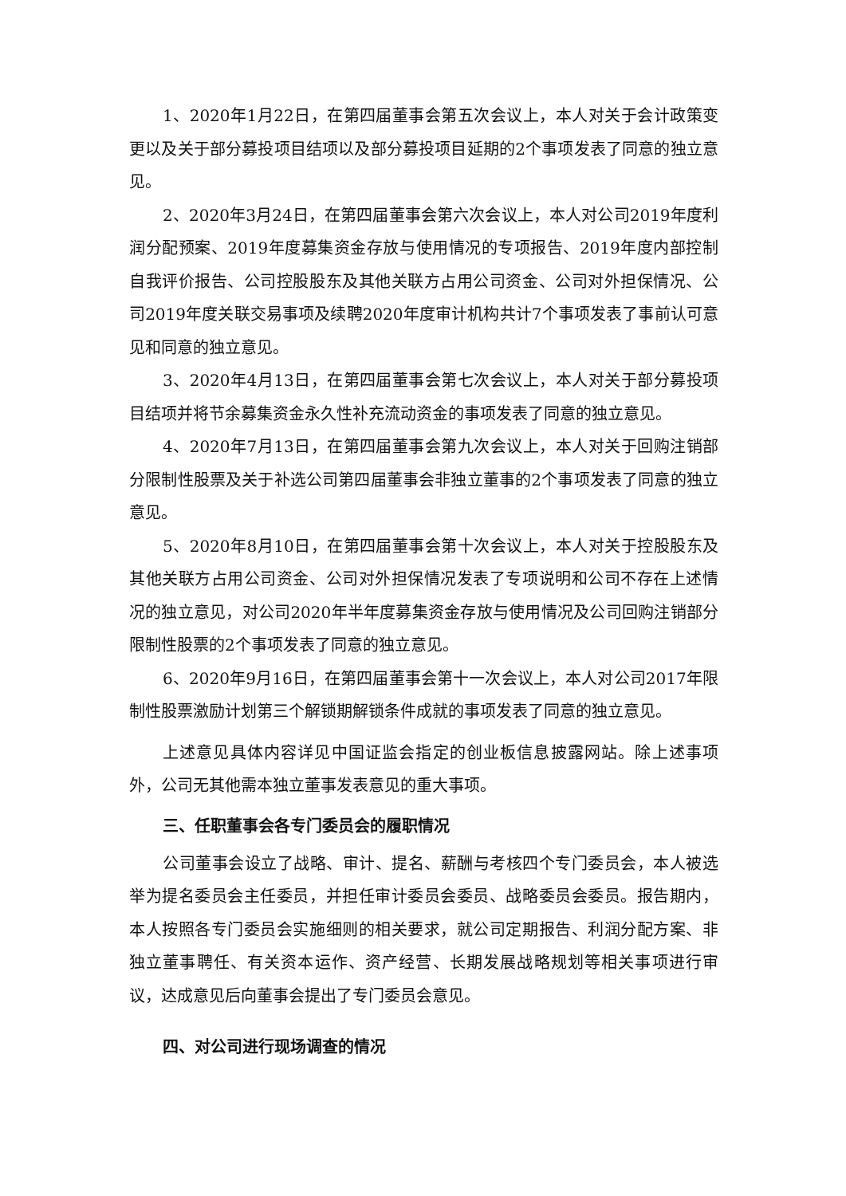1、2020年1月22日，在第四届董事会第五次会议上，本人对关于会计政策变更以及关于部分募投项目结项以及部分募投项目延期的2个事项发表了同意的独立意见。
2、2020年3月24日，在第四届董事会第六次会议上，本人对公司2019年度利润分配预案、2019年度募集资金存放与使用情况的专项报告、2019年度内部控制自我评价报告、公司控股股东及其他关联方占用公司资金、公司对外担保情况、公司2019年度关联交易事项及续聘2020年度审计机构共计7个事项发表了事前认可意见和同意的独立意见。
3、2020年4月13日，在第四届董事会第七次会议上，本人对关于部分募投项目结项并将节余募集资金永久性补充流动资金的事项发表了同意的独立意见。
4、2020年7月13日，在第四届董事会第九次会议上，本人对关于回购注销部分限制性股票及关于补选公司第四届董事会非独立董事的2个事项发表了同意的独立意见。
5、2020年8月10日，在第四届董事会第十次会议上，本人对关于控股股东及其他关联方占用公司资金、公司对外担保情况发表了专项说明和公司不存在上述情况的独立意见，对公司2020年半年度募集资金存放与使用情况及公司回购注销部分限制性股票的2个事项发表了同意的独立意见。
6、2020年9月16日，在第四届董事会第十一次会议上，本人对公司2017年限制性股票激励计划第三个解锁期解锁条件成就的事项发表了同意的独立意见。
上述意见具体内容详见中国证监会指定的创业板信息披露网站。除上述事项外，公司无其他需本独立董事发表意见的重大事项。
三、任职董事会各专门委员会的履职情况
公司董事会设立了战略、审计、提名、薪酬与考核四个专门委员会，本人被选举为提名委员会主任委员，并担任审计委员会委员、战略委员会委员。报告期内，本人按照各专门委员会实施细则的相关要求，就公司定期报告、利润分配方案、非独立董事聘任、有关资本运作、资产经营、长期发展战略规划等相关事项进行审议，达成意见后向董事会提出了专门委员会意见。
四、对公司进行现场调查的情况